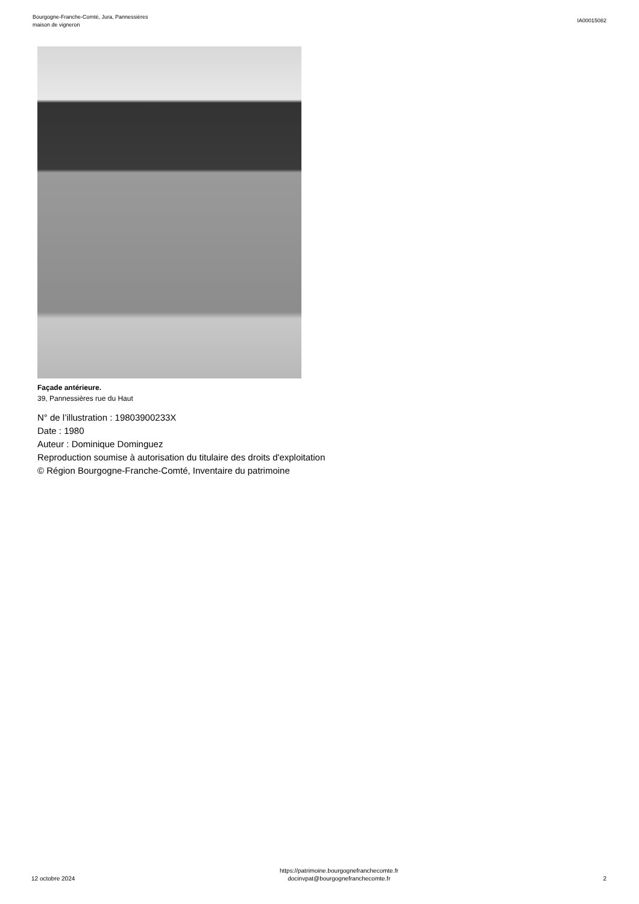Bourgogne-Franche-Comté, Jura, Pannessières
maison de vigneron
IA00015082
Façade antérieure.
39, Pannessières rue du Haut
N° de l’illustration : 19803900233X
Date : 1980
Auteur : Dominique Dominguez
Reproduction soumise à autorisation du titulaire des droits d'exploitation
© Région Bourgogne-Franche-Comté, Inventaire du patrimoine
12 octobre 2024
https://patrimoine.bourgognefranchecomte.fr
docinvpat@bourgognefranchecomte.fr
2